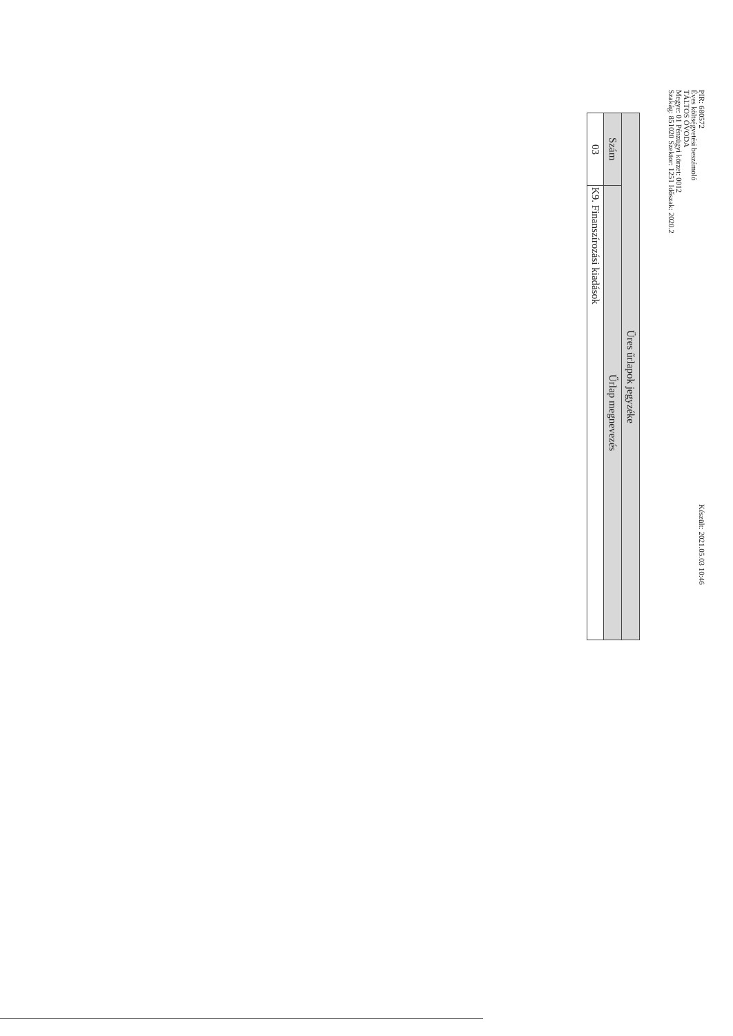PIR: 680572
Éves költségvetési beszámoló
TÁLTOS ÓVODA
Megye: 01 Pénzügyi körzet: 0012
Szakág: 851020 Szektor: 1251 Időszak: 2020.2
Készült: 2021.05.03 10:46
| Üres űrlapok jegyzéke | |
| --- | --- |
| Szám | Űrlap megnevezés |
| 03 | K9. Finanszírozási kiadások |